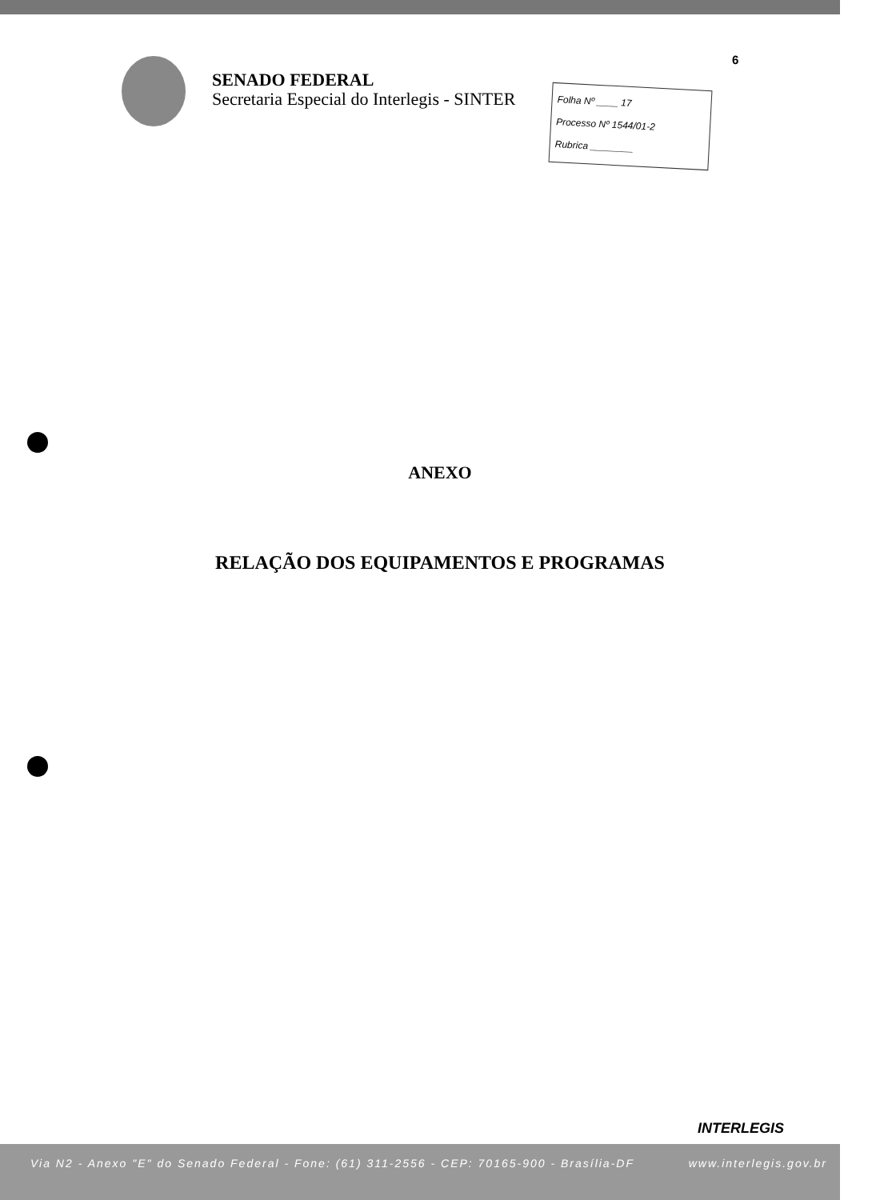6
SENADO FEDERAL
Secretaria Especial do Interlegis - SINTER
Folha Nº ____ 17
Processo Nº 1544/01-2
Rubrica ________
ANEXO
RELAÇÃO DOS EQUIPAMENTOS E PROGRAMAS
INTERLEGIS
Via N2 - Anexo "E" do Senado Federal - Fone: (61) 311-2556 - CEP: 70165-900 - Brasília-DF www.interlegis.gov.br